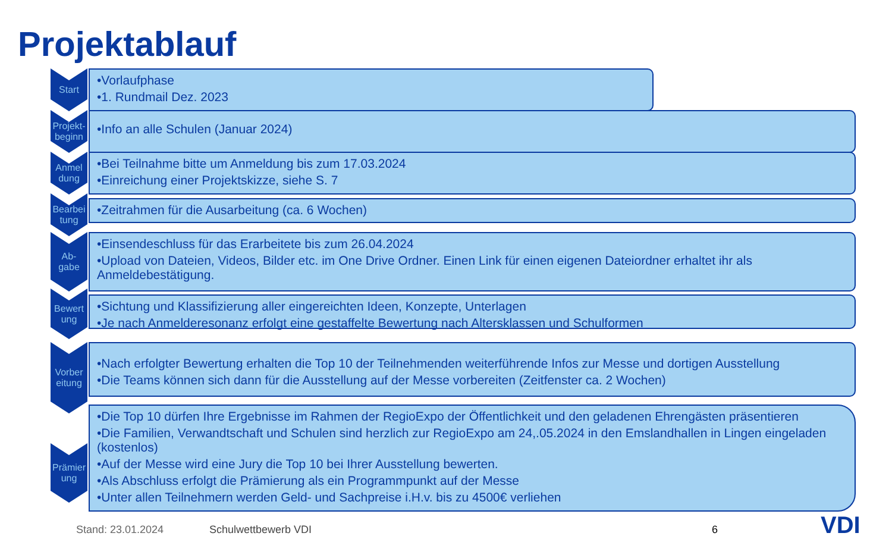Projektablauf
Start
•Vorlaufphase
•1. Rundmail Dez. 2023
Projekt-
beginn
•Info an alle Schulen (Januar 2024)
Anmel
dung
•Bei Teilnahme bitte um Anmeldung bis zum 17.03.2024
•Einreichung einer Projektskizze, siehe S. 7
Bearbei
tung
•Zeitrahmen für die Ausarbeitung (ca. 6 Wochen)
Ab-
gabe
•Einsendeschluss für das Erarbeitete bis zum 26.04.2024
•Upload von Dateien, Videos, Bilder etc. im One Drive Ordner. Einen Link für einen eigenen Dateiordner erhaltet ihr als Anmeldebestätigung.
Bewert
ung
•Sichtung und Klassifizierung aller eingereichten Ideen, Konzepte, Unterlagen
•Je nach Anmelderesonanz erfolgt eine gestaffelte Bewertung nach Altersklassen und Schulformen
Vorber
eitung
•Nach erfolgter Bewertung erhalten die Top 10 der Teilnehmenden weiterführende Infos zur Messe und dortigen Ausstellung
•Die Teams können sich dann für die Ausstellung auf der Messe vorbereiten (Zeitfenster ca. 2 Wochen)
Prämier
ung
•Die Top 10 dürfen Ihre Ergebnisse im Rahmen der RegioExpo der Öffentlichkeit und den geladenen Ehrengästen präsentieren
•Die Familien, Verwandtschaft und Schulen sind herzlich zur RegioExpo am 24,.05.2024 in den Emslandhallen in Lingen eingeladen (kostenlos)
•Auf der Messe wird eine Jury die Top 10 bei Ihrer Ausstellung bewerten.
•Als Abschluss erfolgt die Prämierung als ein Programmpunkt auf der Messe
•Unter allen Teilnehmern werden Geld- und Sachpreise i.H.v. bis zu 4500€ verliehen
Stand: 23.01.2024 Schulwettbewerb VDI 6 VDI